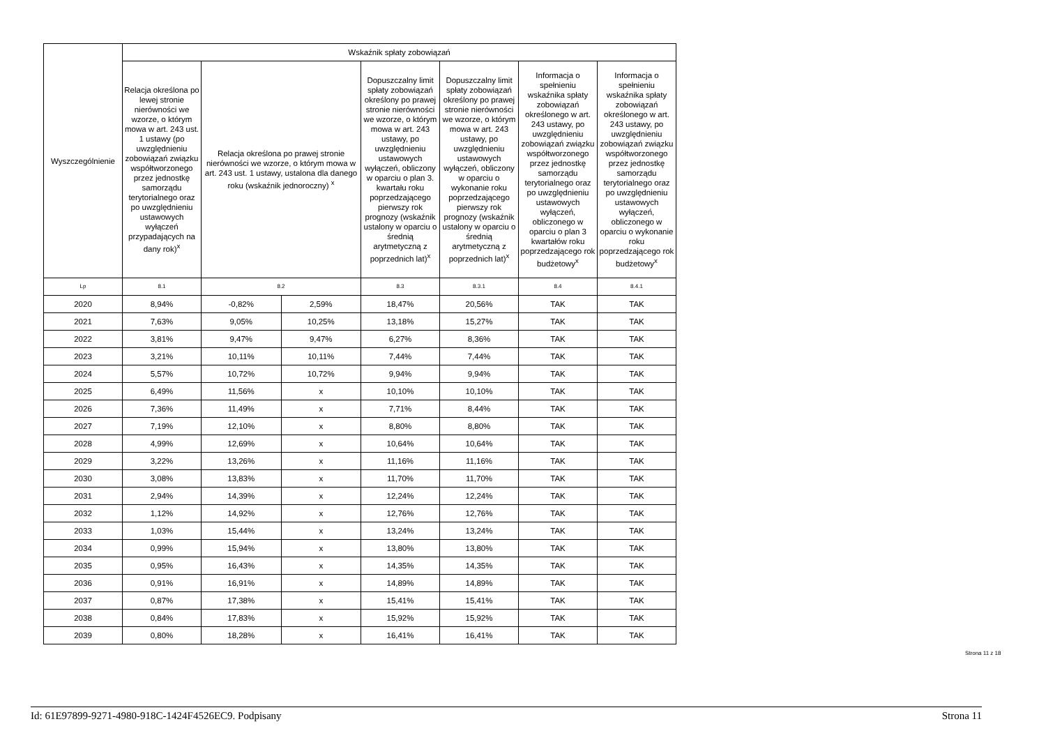| Wyszczególnienie | Wskaźnik spłaty zobowiązań | | | | | | |
| --- | --- | --- | --- | --- | --- | --- | --- |
| | Relacja określona po lewej stronie nierówności we wzorze, o którym mowa w art. 243 ust. 1 ustawy (po uwzględnieniu zobowiązań związku współtworzonego przez jednostkę samorządu terytorialnego oraz po uwzględnieniu ustawowych wyłączeń przypadających na dany rok)<sup>x</sup> | Relacja określona po prawej stronie nierówności we wzorze, o którym mowa w art. 243 ust. 1 ustawy, ustalona dla danego roku (wskaźnik jednoroczny) <sup>x</sup> | | Dopuszczalny limit spłaty zobowiązań określony po prawej stronie nierówności we wzorze, o którym mowa w art. 243 ustawy, po uwzględnieniu ustawowych wyłączeń, obliczony w oparciu o plan 3. kwartału roku poprzedzającego pierwszy rok prognozy (wskaźnik ustalony w oparciu o średnią arytmetyczną z poprzednich lat)<sup>x</sup> | Dopuszczalny limit spłaty zobowiązań określony po prawej stronie nierówności we wzorze, o którym mowa w art. 243 ustawy, po uwzględnieniu ustawowych wyłączeń, obliczony w oparciu o wykonanie roku poprzedzającego pierwszy rok prognozy (wskaźnik ustalony w oparciu o średnią arytmetyczną z poprzednich lat)<sup>x</sup> | Informacja o spełnieniu wskaźnika spłaty zobowiązań określonego w art. 243 ustawy, po uwzględnieniu zobowiązań związku współtworzonego przez jednostkę samorządu terytorialnego oraz po uwzględnieniu ustawowych wyłączeń, obliczonego w oparciu o plan 3 kwartałów roku poprzedzającego rok budżetowy<sup>x</sup> | Informacja o spełnieniu wskaźnika spłaty zobowiązań określonego w art. 243 ustawy, po uwzględnieniu zobowiązań związku współtworzonego przez jednostkę samorządu terytorialnego oraz po uwzględnieniu ustawowych wyłączeń, obliczonego w oparciu o wykonanie roku poprzedzającego rok budżetowy<sup>x</sup> |
| Lp | 8.1 | 8.2 | | 8.3 | 8.3.1 | 8.4 | 8.4.1 |
| 2020 | 8,94% | -0,82% | 2,59% | 18,47% | 20,56% | TAK | TAK |
| 2021 | 7,63% | 9,05% | 10,25% | 13,18% | 15,27% | TAK | TAK |
| 2022 | 3,81% | 9,47% | 9,47% | 6,27% | 8,36% | TAK | TAK |
| 2023 | 3,21% | 10,11% | 10,11% | 7,44% | 7,44% | TAK | TAK |
| 2024 | 5,57% | 10,72% | 10,72% | 9,94% | 9,94% | TAK | TAK |
| 2025 | 6,49% | 11,56% | x | 10,10% | 10,10% | TAK | TAK |
| 2026 | 7,36% | 11,49% | x | 7,71% | 8,44% | TAK | TAK |
| 2027 | 7,19% | 12,10% | x | 8,80% | 8,80% | TAK | TAK |
| 2028 | 4,99% | 12,69% | x | 10,64% | 10,64% | TAK | TAK |
| 2029 | 3,22% | 13,26% | x | 11,16% | 11,16% | TAK | TAK |
| 2030 | 3,08% | 13,83% | x | 11,70% | 11,70% | TAK | TAK |
| 2031 | 2,94% | 14,39% | x | 12,24% | 12,24% | TAK | TAK |
| 2032 | 1,12% | 14,92% | x | 12,76% | 12,76% | TAK | TAK |
| 2033 | 1,03% | 15,44% | x | 13,24% | 13,24% | TAK | TAK |
| 2034 | 0,99% | 15,94% | x | 13,80% | 13,80% | TAK | TAK |
| 2035 | 0,95% | 16,43% | x | 14,35% | 14,35% | TAK | TAK |
| 2036 | 0,91% | 16,91% | x | 14,89% | 14,89% | TAK | TAK |
| 2037 | 0,87% | 17,38% | x | 15,41% | 15,41% | TAK | TAK |
| 2038 | 0,84% | 17,83% | x | 15,92% | 15,92% | TAK | TAK |
| 2039 | 0,80% | 18,28% | x | 16,41% | 16,41% | TAK | TAK |
Strona 11 z 18
Id: 61E97899-9271-4980-918C-1424F4526EC9. Podpisany Strona 11